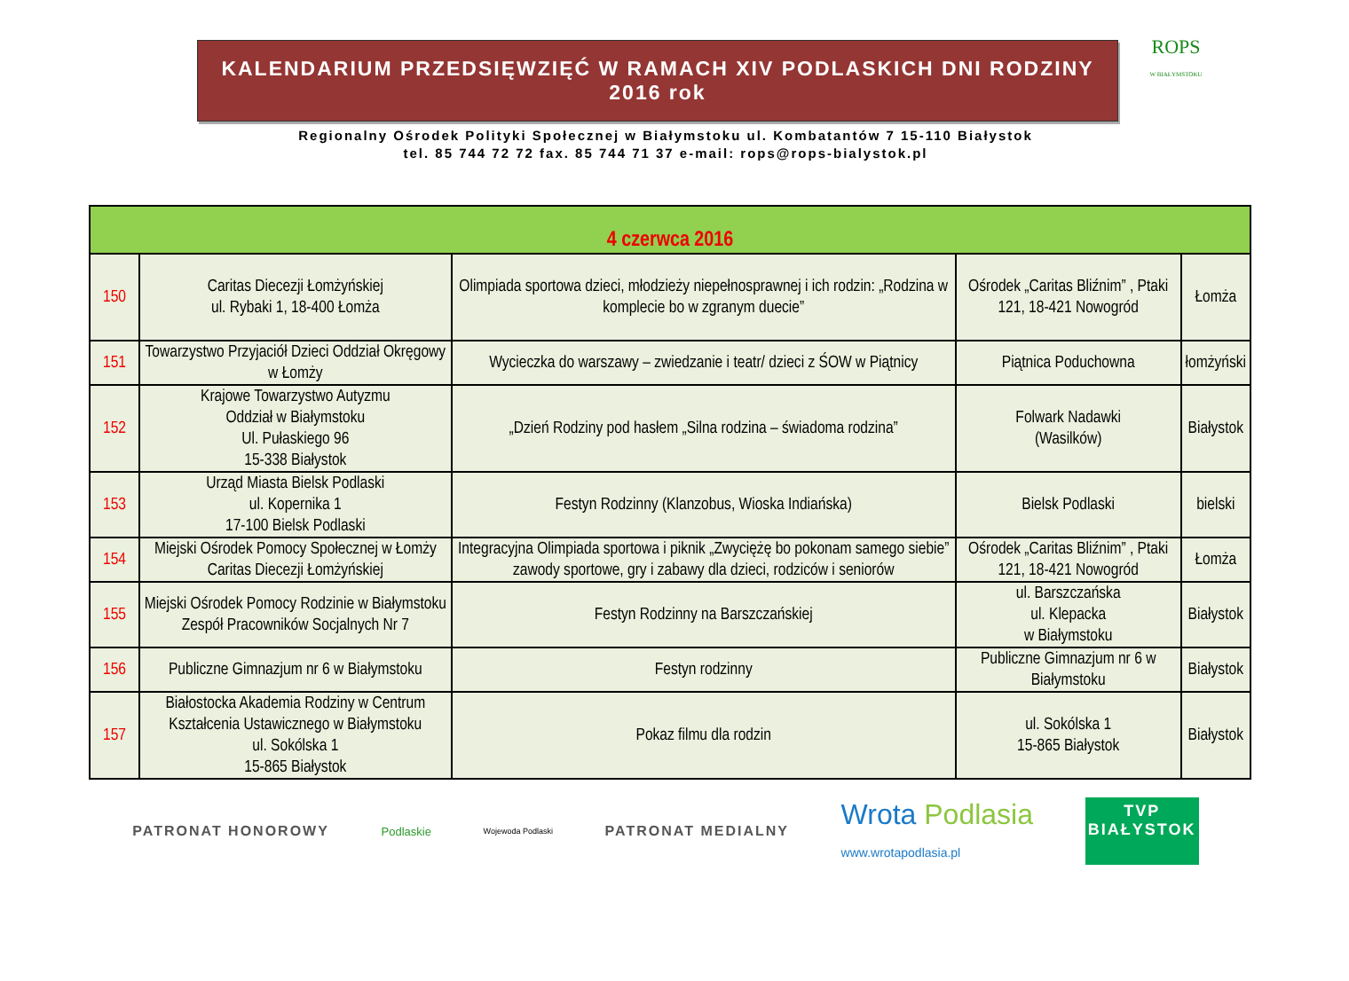ROPS
W BIAŁYMSTOKU
KALENDARIUM PRZEDSIĘWZIĘĆ W RAMACH XIV PODLASKICH DNI RODZINY 2016 rok
Regionalny Ośrodek Polityki Społecznej w Białymstoku ul. Kombatantów 7 15-110 Białystok
tel. 85 744 72 72 fax. 85 744 71 37 e-mail: rops@rops-bialystok.pl
| 4 czerwca 2016 | | | | |
| --- | --- | --- | --- | --- |
| 150 | Caritas Diecezji Łomżyńskiej ul. Rybaki 1, 18-400 Łomża | Olimpiada sportowa dzieci, młodzieży niepełnosprawnej i ich rodzin: „Rodzina w komplecie bo w zgranym duecie” | Ośrodek „Caritas Bliźnim” , Ptaki 121, 18-421 Nowogród | Łomża |
| 151 | Towarzystwo Przyjaciół Dzieci Oddział Okręgowy w Łomży | Wycieczka do warszawy – zwiedzanie i teatr/ dzieci z ŚOW w Piątnicy | Piątnica Poduchowna | łomżyński |
| 152 | Krajowe Towarzystwo Autyzmu Oddział w Białymstoku Ul. Pułaskiego 96 15-338 Białystok | „Dzień Rodziny pod hasłem „Silna rodzina – świadoma rodzina” | Folwark Nadawki (Wasilków) | Białystok |
| 153 | Urząd Miasta Bielsk Podlaski ul. Kopernika 1 17-100 Bielsk Podlaski | Festyn Rodzinny (Klanzobus, Wioska Indiańska) | Bielsk Podlaski | bielski |
| 154 | Miejski Ośrodek Pomocy Społecznej w Łomży Caritas Diecezji Łomżyńskiej | Integracyjna Olimpiada sportowa i piknik „Zwyciężę bo pokonam samego siebie” zawody sportowe, gry i zabawy dla dzieci, rodziców i seniorów | Ośrodek „Caritas Bliźnim” , Ptaki 121, 18-421 Nowogród | Łomża |
| 155 | Miejski Ośrodek Pomocy Rodzinie w Białymstoku Zespół Pracowników Socjalnych Nr 7 | Festyn Rodzinny na Barszczańskiej | ul. Barszczańska ul. Klepacka w Białymstoku | Białystok |
| 156 | Publiczne Gimnazjum nr 6 w Białymstoku | Festyn rodzinny | Publiczne Gimnazjum nr 6 w Białymstoku | Białystok |
| 157 | Białostocka Akademia Rodziny w Centrum Kształcenia Ustawicznego w Białymstoku ul. Sokólska 1 15-865 Białystok | Pokaz filmu dla rodzin | ul. Sokólska 1 15-865 Białystok | Białystok |
PATRONAT HONOROWY Podlaskie Wojewoda Podlaski PATRONAT MEDIALNY Wrota Podlasia
www.wrotapodlasia.pl
TVP
BIAŁYSTOK